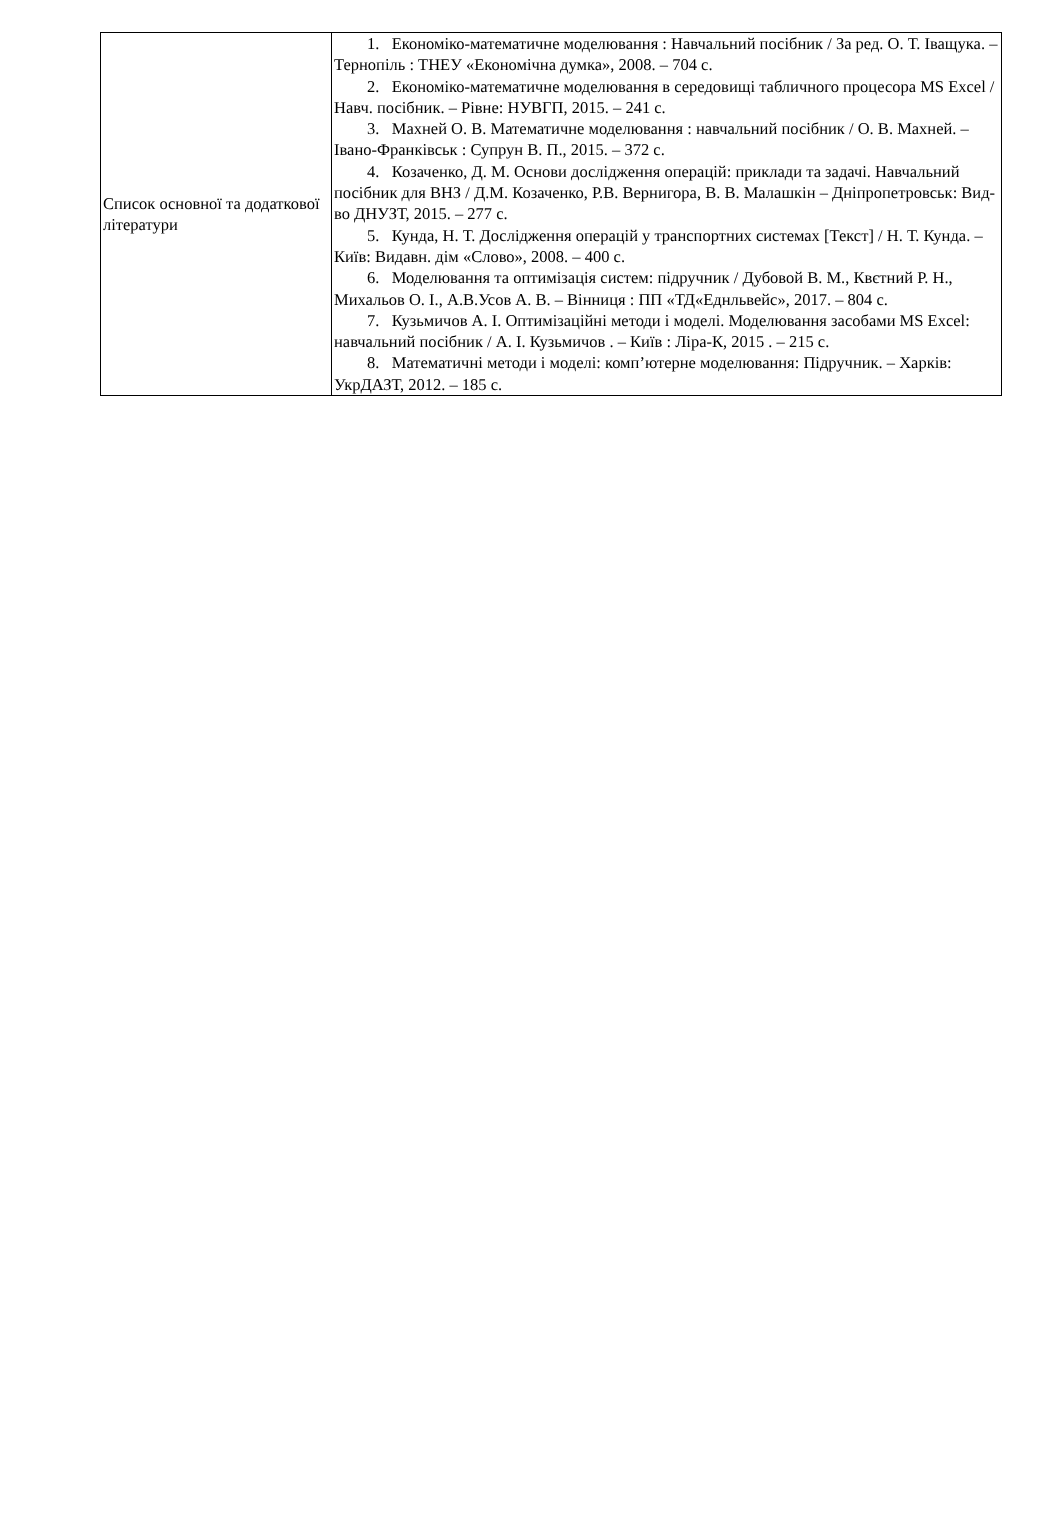| Список основної та додаткової літератури | 1. Економіко-математичне моделювання : Навчальний посібник / За ред. О. Т. Іващука. – Тернопіль : ТНЕУ «Економічна думка», 2008. – 704 с. 2. Економіко-математичне моделювання в середовищі табличного процесора MS Excel / Навч. посібник. – Рівне: НУВГП, 2015. – 241 с. 3. Махней О. В. Математичне моделювання : навчальний посібник / О. В. Махней. – Івано-Франківськ : Супрун В. П., 2015. – 372 с. 4. Козаченко, Д. М. Основи дослідження операцій: приклади та задачі. Навчальний посібник для ВНЗ / Д.М. Козаченко, Р.В. Вернигора, В. В. Малашкін – Дніпропетровськ: Вид-во ДНУЗТ, 2015. – 277 с. 5. Кунда, Н. Т. Дослідження операцій у транспортних системах [Текст] / Н. Т. Кунда. – Київ: Видавн. дім «Слово», 2008. – 400 с. 6. Моделювання та оптимізація систем: підручник / Дубовой В. М., Квєтний Р. Н., Михальов О. І., А.В.Усов А. В. – Вінниця : ПП «ТД«Еднльвейс», 2017. – 804 с. 7. Кузьмичов А. І. Оптимізаційні методи і моделі. Моделювання засобами MS Excel: навчальний посібник / А. І. Кузьмичов . – Київ : Ліра-К, 2015 . – 215 с. 8. Математичні методи і моделі: комп’ютерне моделювання: Підручник. – Харків: УкрДАЗТ, 2012. – 185 с. |